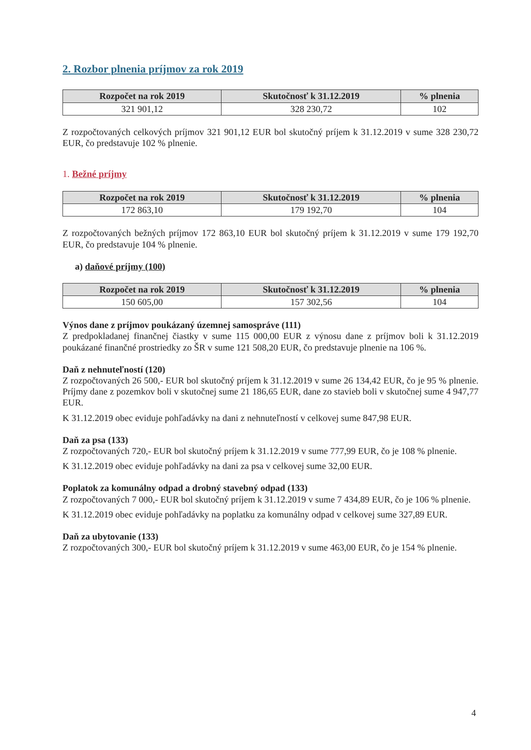2. Rozbor plnenia príjmov za rok 2019
| Rozpočet na rok 2019 | Skutočnosť k 31.12.2019 | % plnenia |
| --- | --- | --- |
| 321 901,12 | 328 230,72 | 102 |
Z rozpočtovaných celkových príjmov 321 901,12 EUR bol skutočný príjem k 31.12.2019 v sume 328 230,72 EUR, čo predstavuje 102 % plnenie.
1. Bežné príjmy
| Rozpočet na rok 2019 | Skutočnosť k 31.12.2019 | % plnenia |
| --- | --- | --- |
| 172 863,10 | 179 192,70 | 104 |
Z rozpočtovaných bežných príjmov 172 863,10 EUR bol skutočný príjem k 31.12.2019 v sume 179 192,70 EUR, čo predstavuje 104 % plnenie.
a) daňové príjmy (100)
| Rozpočet na rok 2019 | Skutočnosť k 31.12.2019 | % plnenia |
| --- | --- | --- |
| 150 605,00 | 157 302,56 | 104 |
Výnos dane z príjmov poukázaný územnej samospráve (111)
Z predpokladanej finančnej čiastky v sume 115 000,00 EUR z výnosu dane z príjmov boli k 31.12.2019 poukázané finančné prostriedky zo ŠR v sume 121 508,20 EUR, čo predstavuje plnenie na 106 %.
Daň z nehnuteľností (120)
Z rozpočtovaných 26 500,- EUR bol skutočný príjem k 31.12.2019 v sume 26 134,42 EUR, čo je 95 % plnenie. Príjmy dane z pozemkov boli v skutočnej sume 21 186,65 EUR, dane zo stavieb boli v skutočnej sume 4 947,77 EUR.
K 31.12.2019 obec eviduje pohľadávky na dani z nehnuteľností v celkovej sume 847,98 EUR.
Daň za psa (133)
Z rozpočtovaných 720,- EUR bol skutočný príjem k 31.12.2019 v sume 777,99 EUR, čo je 108 % plnenie.
K 31.12.2019 obec eviduje pohľadávky na dani za psa v celkovej sume 32,00 EUR.
Poplatok za komunálny odpad a drobný stavebný odpad (133)
Z rozpočtovaných 7 000,- EUR bol skutočný príjem k 31.12.2019 v sume 7 434,89 EUR, čo je 106 % plnenie.
K 31.12.2019 obec eviduje pohľadávky na poplatku za komunálny odpad v celkovej sume 327,89 EUR.
Daň za ubytovanie (133)
Z rozpočtovaných 300,- EUR bol skutočný príjem k 31.12.2019 v sume 463,00 EUR, čo je 154 % plnenie.
4